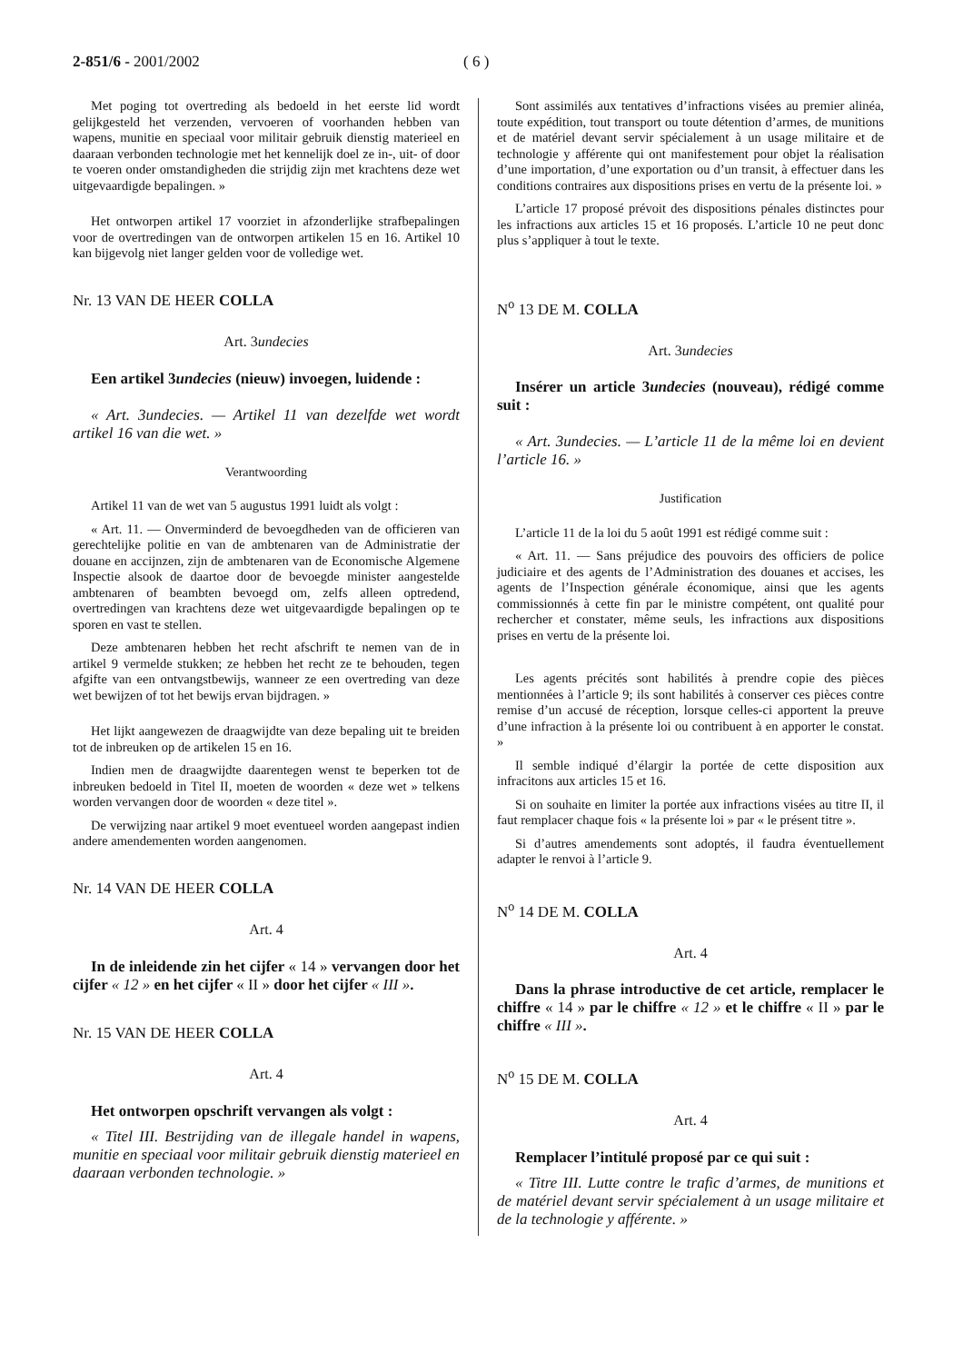2-851/6 - 2001/2002 ( 6 )
Met poging tot overtreding als bedoeld in het eerste lid wordt gelijkgesteld het verzenden, vervoeren of voorhanden hebben van wapens, munitie en speciaal voor militair gebruik dienstig materieel en daaraan verbonden technologie met het kennelijk doel ze in-, uit- of door te voeren onder omstandigheden die strijdig zijn met krachtens deze wet uitgevaardigde bepalingen. »
Het ontworpen artikel 17 voorziet in afzonderlijke strafbepalingen voor de overtredingen van de ontworpen artikelen 15 en 16. Artikel 10 kan bijgevolg niet langer gelden voor de volledige wet.
Nr. 13 VAN DE HEER COLLA
Art. 3undecies
Een artikel 3undecies (nieuw) invoegen, luidende :
« Art. 3undecies. — Artikel 11 van dezelfde wet wordt artikel 16 van die wet. »
Verantwoording
Artikel 11 van de wet van 5 augustus 1991 luidt als volgt :
« Art. 11. — Onverminderd de bevoegdheden van de officieren van gerechtelijke politie en van de ambtenaren van de Administratie der douane en accijnzen, zijn de ambtenaren van de Economische Algemene Inspectie alsook de daartoe door de bevoegde minister aangestelde ambtenaren of beambten bevoegd om, zelfs alleen optredend, overtredingen van krachtens deze wet uitgevaardigde bepalingen op te sporen en vast te stellen.
Deze ambtenaren hebben het recht afschrift te nemen van de in artikel 9 vermelde stukken; ze hebben het recht ze te behouden, tegen afgifte van een ontvangstbewijs, wanneer ze een overtreding van deze wet bewijzen of tot het bewijs ervan bijdragen. »
Het lijkt aangewezen de draagwijdte van deze bepaling uit te breiden tot de inbreuken op de artikelen 15 en 16.
Indien men de draagwijdte daarentegen wenst te beperken tot de inbreuken bedoeld in Titel II, moeten de woorden « deze wet » telkens worden vervangen door de woorden « deze titel ».
De verwijzing naar artikel 9 moet eventueel worden aangepast indien andere amendementen worden aangenomen.
Nr. 14 VAN DE HEER COLLA
Art. 4
In de inleidende zin het cijfer « 14 » vervangen door het cijfer « 12 » en het cijfer « II » door het cijfer « III ».
Nr. 15 VAN DE HEER COLLA
Art. 4
Het ontworpen opschrift vervangen als volgt :
« Titel III. Bestrijding van de illegale handel in wapens, munitie en speciaal voor militair gebruik dienstig materieel en daaraan verbonden technologie. »
Sont assimilés aux tentatives d’infractions visées au premier alinéa, toute expédition, tout transport ou toute détention d’armes, de munitions et de matériel devant servir spécialement à un usage militaire et de technologie y afférente qui ont manifestement pour objet la réalisation d’une importation, d’une exportation ou d’un transit, à effectuer dans les conditions contraires aux dispositions prises en vertu de la présente loi. »
L’article 17 proposé prévoit des dispositions pénales distinctes pour les infractions aux articles 15 et 16 proposés. L’article 10 ne peut donc plus s’appliquer à tout le texte.
N<sup>o</sup> 13 DE M. COLLA
Art. 3undecies
Insérer un article 3undecies (nouveau), rédigé comme suit :
« Art. 3undecies. — L’article 11 de la même loi en devient l’article 16. »
Justification
L’article 11 de la loi du 5 août 1991 est rédigé comme suit :
« Art. 11. — Sans préjudice des pouvoirs des officiers de police judiciaire et des agents de l’Administration des douanes et accises, les agents de l’Inspection générale économique, ainsi que les agents commissionnés à cette fin par le ministre compétent, ont qualité pour rechercher et constater, même seuls, les infractions aux dispositions prises en vertu de la présente loi.
Les agents précités sont habilités à prendre copie des pièces mentionnées à l’article 9; ils sont habilités à conserver ces pièces contre remise d’un accusé de réception, lorsque celles-ci apportent la preuve d’une infraction à la présente loi ou contribuent à en apporter le constat. »
Il semble indiqué d’élargir la portée de cette disposition aux infracitons aux articles 15 et 16.
Si on souhaite en limiter la portée aux infractions visées au titre II, il faut remplacer chaque fois « la présente loi » par « le présent titre ».
Si d’autres amendements sont adoptés, il faudra éventuellement adapter le renvoi à l’article 9.
N<sup>o</sup> 14 DE M. COLLA
Art. 4
Dans la phrase introductive de cet article, remplacer le chiffre « 14 » par le chiffre « 12 » et le chiffre « II » par le chiffre « III ».
N<sup>o</sup> 15 DE M. COLLA
Art. 4
Remplacer l’intitulé proposé par ce qui suit :
« Titre III. Lutte contre le trafic d’armes, de munitions et de matériel devant servir spécialement à un usage militaire et de la technologie y afférente. »